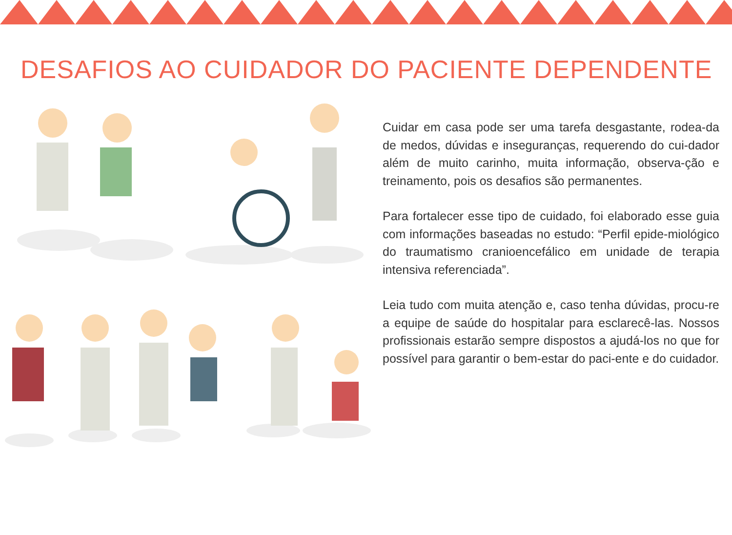DESAFIOS AO CUIDADOR DO PACIENTE DEPENDENTE
Cuidar em casa pode ser uma tarefa desgastante, rodea-da de medos, dúvidas e inseguranças, requerendo do cui-dador além de muito carinho, muita informação, observa-ção e treinamento, pois os desafios são permanentes.
Para fortalecer esse tipo de cuidado, foi elaborado esse guia com informações baseadas no estudo: “Perfil epide-miológico do traumatismo cranioencefálico em unidade de terapia intensiva referenciada”.
Leia tudo com muita atenção e, caso tenha dúvidas, procu-re a equipe de saúde do hospitalar para esclarecê-las. Nossos profissionais estarão sempre dispostos a ajudá-los no que for possível para garantir o bem-estar do paci-ente e do cuidador.